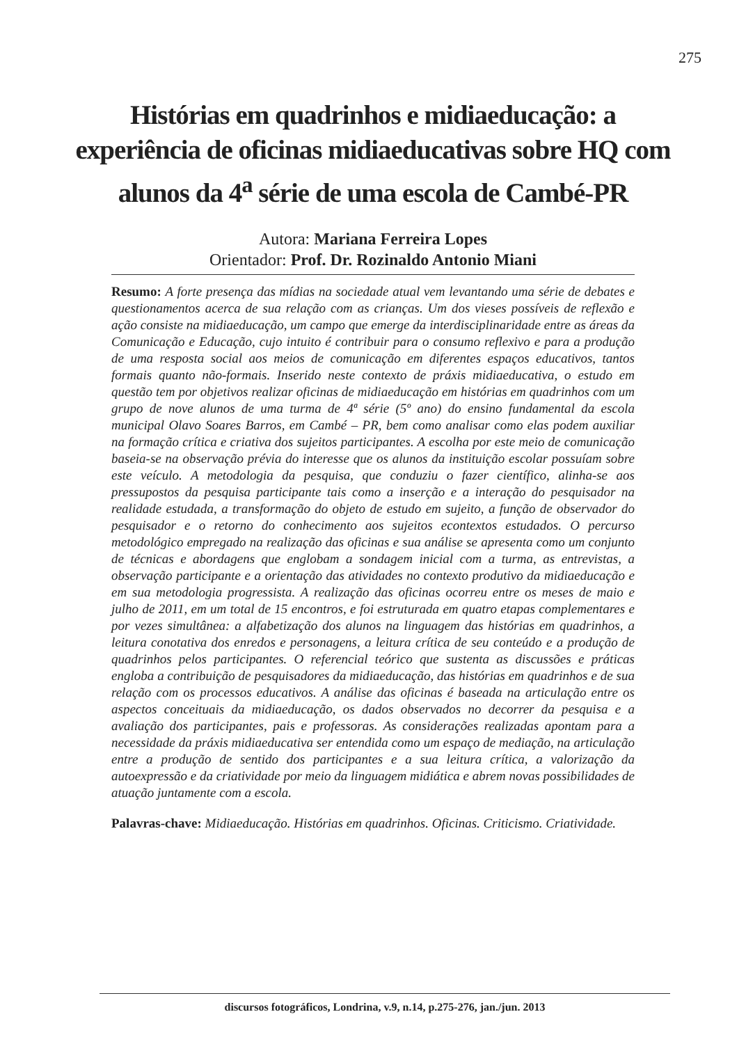275
Histórias em quadrinhos e midiaeducação: a experiência de oficinas midiaeducativas sobre HQ com alunos da 4<sup>a</sup> série de uma escola de Cambé-PR
Autora: Mariana Ferreira Lopes
Orientador: Prof. Dr. Rozinaldo Antonio Miani
Resumo: A forte presença das mídias na sociedade atual vem levantando uma série de debates e questionamentos acerca de sua relação com as crianças. Um dos vieses possíveis de reflexão e ação consiste na midiaeducação, um campo que emerge da interdisciplinaridade entre as áreas da Comunicação e Educação, cujo intuito é contribuir para o consumo reflexivo e para a produção de uma resposta social aos meios de comunicação em diferentes espaços educativos, tantos formais quanto não-formais. Inserido neste contexto de práxis midiaeducativa, o estudo em questão tem por objetivos realizar oficinas de midiaeducação em histórias em quadrinhos com um grupo de nove alunos de uma turma de 4ª série (5º ano) do ensino fundamental da escola municipal Olavo Soares Barros, em Cambé – PR, bem como analisar como elas podem auxiliar na formação crítica e criativa dos sujeitos participantes. A escolha por este meio de comunicação baseia-se na observação prévia do interesse que os alunos da instituição escolar possuíam sobre este veículo. A metodologia da pesquisa, que conduziu o fazer científico, alinha-se aos pressupostos da pesquisa participante tais como a inserção e a interação do pesquisador na realidade estudada, a transformação do objeto de estudo em sujeito, a função de observador do pesquisador e o retorno do conhecimento aos sujeitos econtextos estudados. O percurso metodológico empregado na realização das oficinas e sua análise se apresenta como um conjunto de técnicas e abordagens que englobam a sondagem inicial com a turma, as entrevistas, a observação participante e a orientação das atividades no contexto produtivo da midiaeducação e em sua metodologia progressista. A realização das oficinas ocorreu entre os meses de maio e julho de 2011, em um total de 15 encontros, e foi estruturada em quatro etapas complementares e por vezes simultânea: a alfabetização dos alunos na linguagem das histórias em quadrinhos, a leitura conotativa dos enredos e personagens, a leitura crítica de seu conteúdo e a produção de quadrinhos pelos participantes. O referencial teórico que sustenta as discussões e práticas engloba a contribuição de pesquisadores da midiaeducação, das histórias em quadrinhos e de sua relação com os processos educativos. A análise das oficinas é baseada na articulação entre os aspectos conceituais da midiaeducação, os dados observados no decorrer da pesquisa e a avaliação dos participantes, pais e professoras. As considerações realizadas apontam para a necessidade da práxis midiaeducativa ser entendida como um espaço de mediação, na articulação entre a produção de sentido dos participantes e a sua leitura crítica, a valorização da autoexpressão e da criatividade por meio da linguagem midiática e abrem novas possibilidades de atuação juntamente com a escola.
Palavras-chave: Midiaeducação. Histórias em quadrinhos. Oficinas. Criticismo. Criatividade.
discursos fotográficos, Londrina, v.9, n.14, p.275-276, jan./jun. 2013